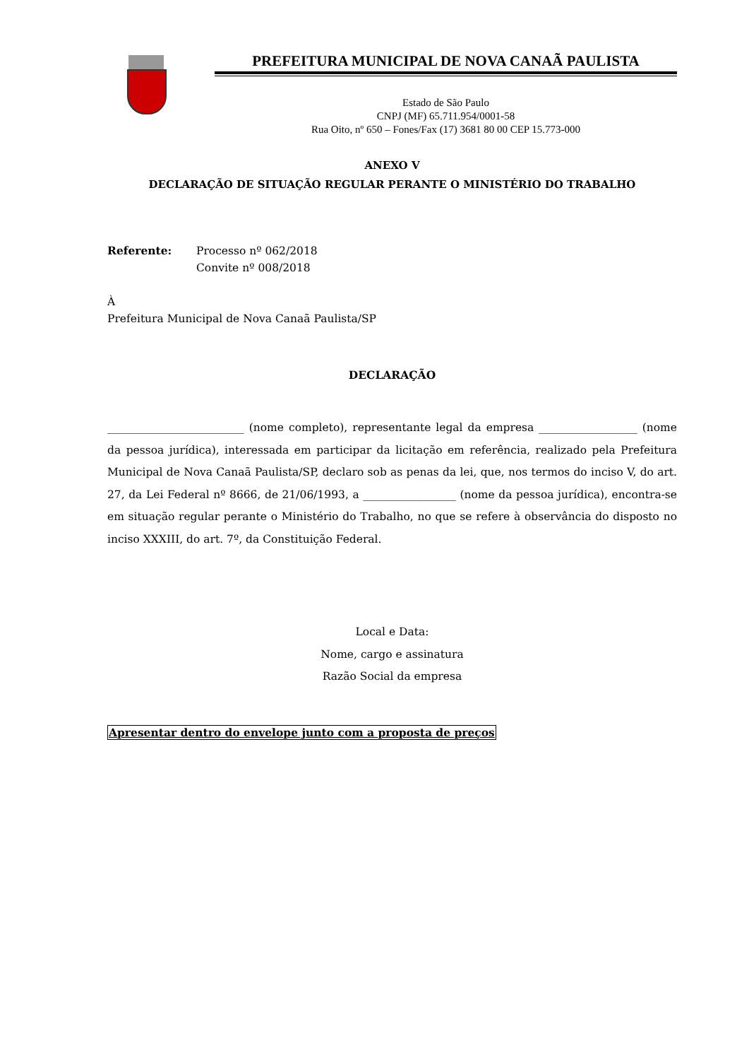PREFEITURA MUNICIPAL DE NOVA CANAÃ PAULISTA
Estado de São Paulo
CNPJ (MF) 65.711.954/0001-58
Rua Oito, nº 650 – Fones/Fax (17) 3681 80 00 CEP 15.773-000
ANEXO V
DECLARAÇÃO DE SITUAÇÃO REGULAR PERANTE O MINISTÉRIO DO TRABALHO
Referente: Processo nº 062/2018
Convite nº 008/2018
À
Prefeitura Municipal de Nova Canaã Paulista/SP
DECLARAÇÃO
_________________________ (nome completo), representante legal da empresa __________________ (nome da pessoa jurídica), interessada em participar da licitação em referência, realizado pela Prefeitura Municipal de Nova Canaã Paulista/SP, declaro sob as penas da lei, que, nos termos do inciso V, do art. 27, da Lei Federal nº 8666, de 21/06/1993, a _________________ (nome da pessoa jurídica), encontra-se em situação regular perante o Ministério do Trabalho, no que se refere à observância do disposto no inciso XXXIII, do art. 7º, da Constituição Federal.
Local e Data:
Nome, cargo e assinatura
Razão Social da empresa
Apresentar dentro do envelope junto com a proposta de preços